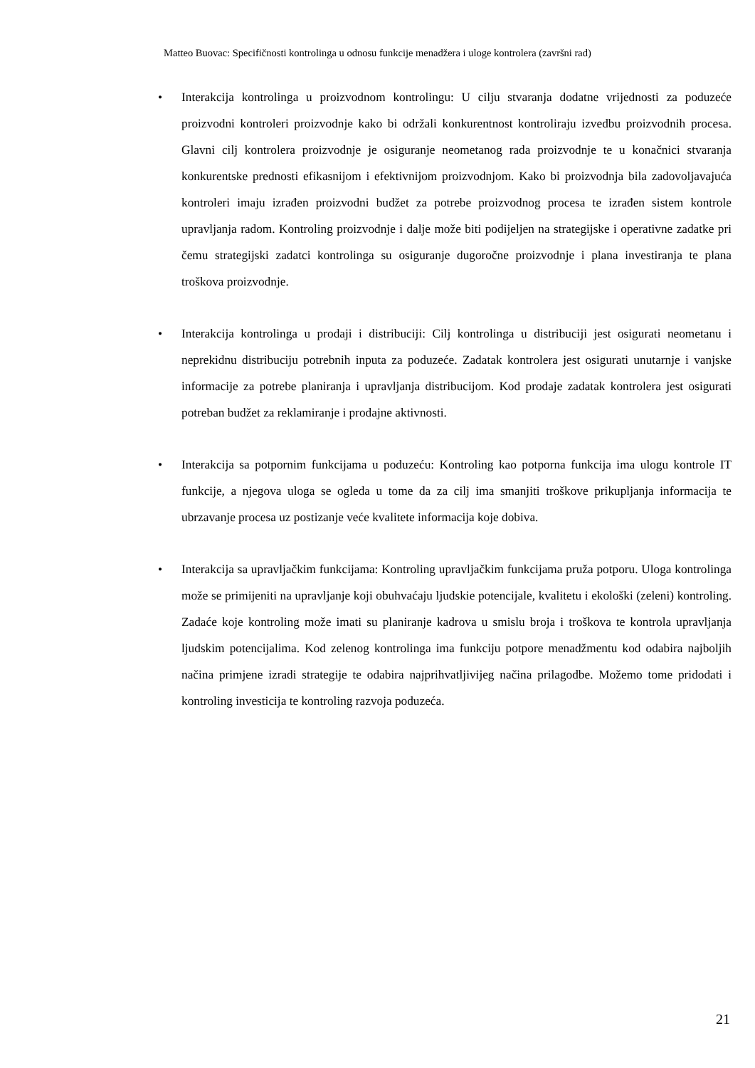Matteo Buovac: Specifičnosti kontrolinga u odnosu funkcije menadžera i uloge kontrolera (završni rad)
• Interakcija kontrolinga u proizvodnom kontrolingu: U cilju stvaranja dodatne vrijednosti za poduzeće proizvodni kontroleri proizvodnje kako bi održali konkurentnost kontroliraju izvedbu proizvodnih procesa. Glavni cilj kontrolera proizvodnje je osiguranje neometanog rada proizvodnje te u konačnici stvaranja konkurentske prednosti efikasnijom i efektivnijom proizvodnjom. Kako bi proizvodnja bila zadovoljavajuća kontroleri imaju izrađen proizvodni budžet za potrebe proizvodnog procesa te izrađen sistem kontrole upravljanja radom. Kontroling proizvodnje i dalje može biti podijeljen na strategijske i operativne zadatke pri čemu strategijski zadatci kontrolinga su osiguranje dugoročne proizvodnje i plana investiranja te plana troškova proizvodnje.
• Interakcija kontrolinga u prodaji i distribuciji: Cilj kontrolinga u distribuciji jest osigurati neometanu i neprekidnu distribuciju potrebnih inputa za poduzeće. Zadatak kontrolera jest osigurati unutarnje i vanjske informacije za potrebe planiranja i upravljanja distribucijom. Kod prodaje zadatak kontrolera jest osigurati potreban budžet za reklamiranje i prodajne aktivnosti.
• Interakcija sa potpornim funkcijama u poduzeću: Kontroling kao potporna funkcija ima ulogu kontrole IT funkcije, a njegova uloga se ogleda u tome da za cilj ima smanjiti troškove prikupljanja informacija te ubrzavanje procesa uz postizanje veće kvalitete informacija koje dobiva.
• Interakcija sa upravljačkim funkcijama: Kontroling upravljačkim funkcijama pruža potporu. Uloga kontrolinga može se primijeniti na upravljanje koji obuhvaćaju ljudskie potencijale, kvalitetu i ekološki (zeleni) kontroling. Zadaće koje kontroling može imati su planiranje kadrova u smislu broja i troškova te kontrola upravljanja ljudskim potencijalima. Kod zelenog kontrolinga ima funkciju potpore menadžmentu kod odabira najboljih načina primjene izradi strategije te odabira najprihvatljivijeg načina prilagodbe. Možemo tome pridodati i kontroling investicija te kontroling razvoja poduzeća.
21